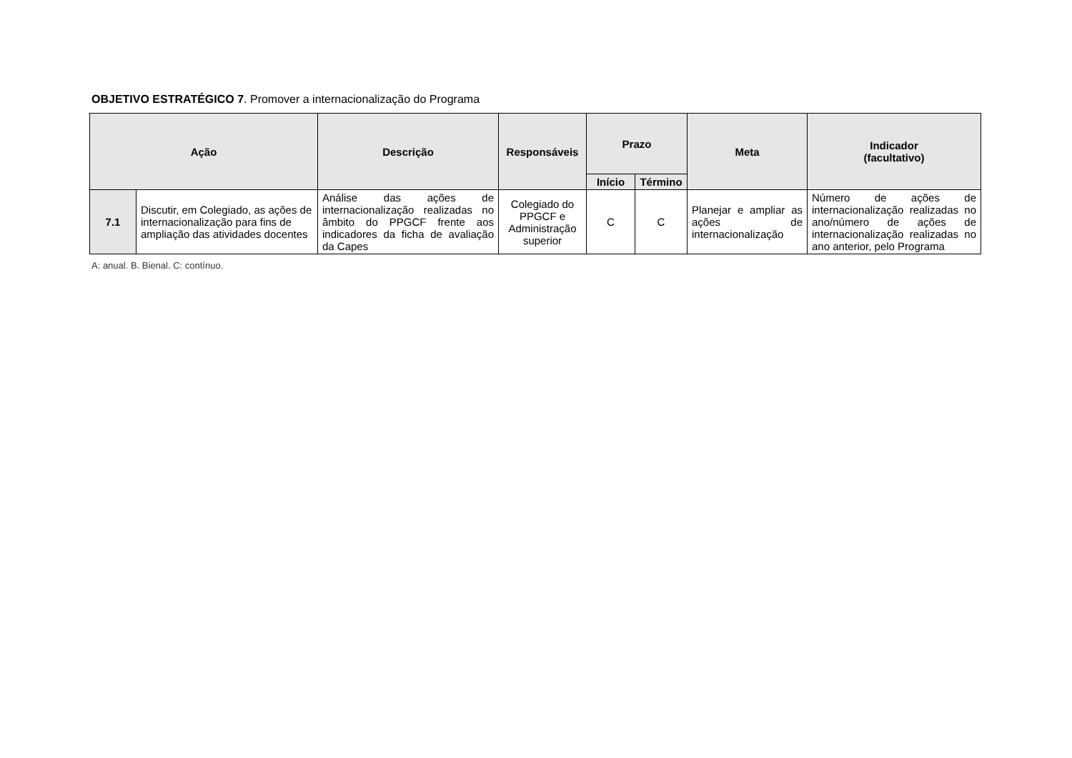OBJETIVO ESTRATÉGICO 7. Promover a internacionalização do Programa
| Ação | | Descrição | Responsáveis | Prazo | | Meta | Indicador (facultativo) |
| --- | --- | --- | --- | --- | --- | --- | --- |
| | | | | Início | Término | | |
| 7.1 | Discutir, em Colegiado, as ações de internacionalização para fins de ampliação das atividades docentes | Análise das ações de internacionalização realizadas no âmbito do PPGCF frente aos indicadores da ficha de avaliação da Capes | Colegiado do PPGCF e Administração superior | C | C | Planejar e ampliar as ações de internacionalização | Número de ações de internacionalização realizadas no ano/número de ações de internacionalização realizadas no ano anterior, pelo Programa |
A: anual. B. Bienal. C: contínuo.